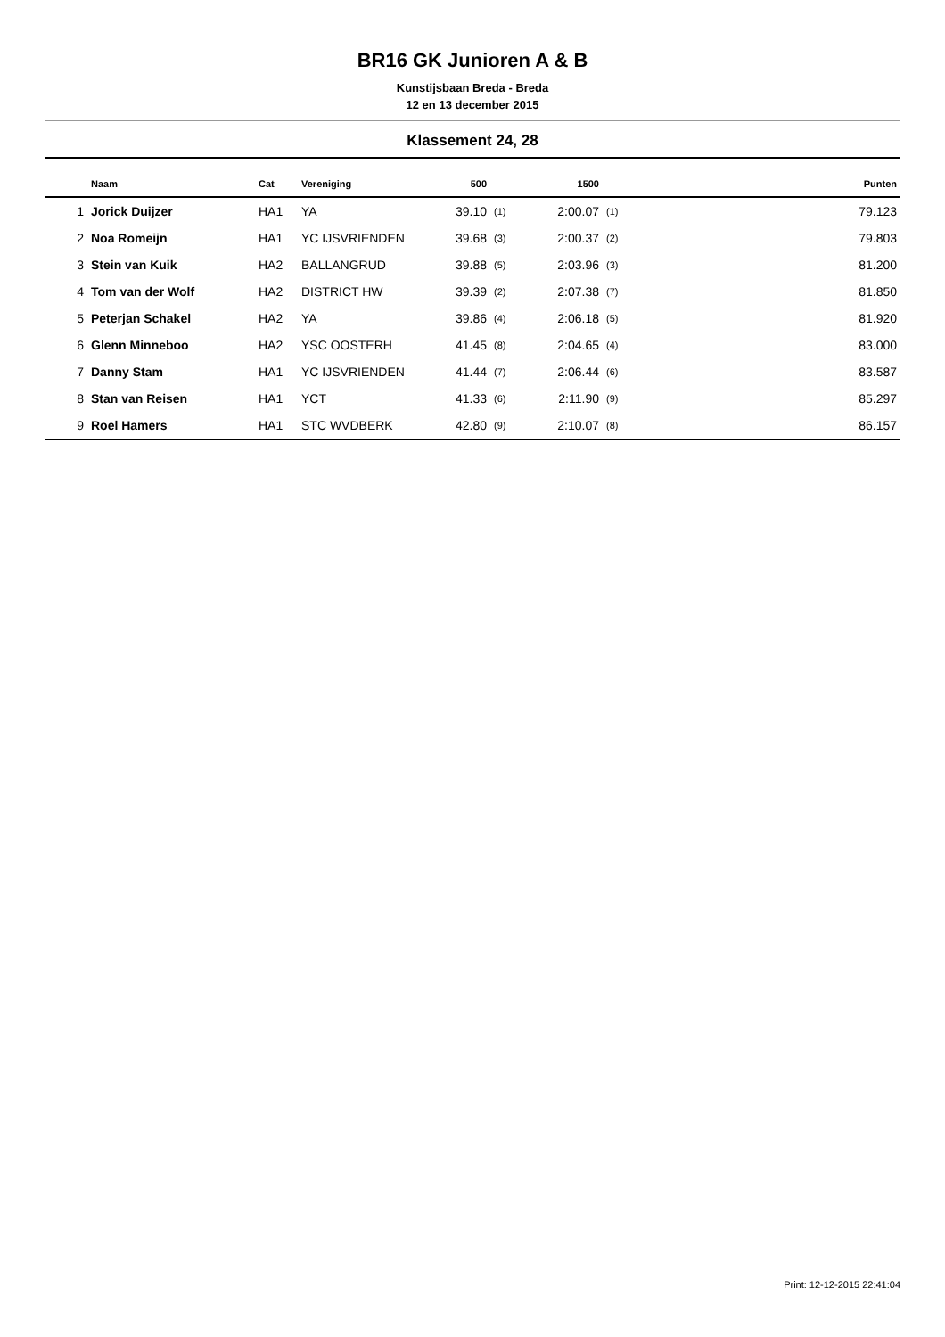BR16 GK Junioren A & B
Kunstijsbaan Breda - Breda
12 en 13 december 2015
Klassement 24, 28
| | Naam | Cat | Vereniging | 500 | | 1500 | | Punten |
| --- | --- | --- | --- | --- | --- | --- | --- | --- |
| 1 | Jorick Duijzer | HA1 | YA | 39.10 | (1) | 2:00.07 | (1) | 79.123 |
| 2 | Noa Romeijn | HA1 | YC IJSVRIENDEN | 39.68 | (3) | 2:00.37 | (2) | 79.803 |
| 3 | Stein van Kuik | HA2 | BALLANGRUD | 39.88 | (5) | 2:03.96 | (3) | 81.200 |
| 4 | Tom van der Wolf | HA2 | DISTRICT HW | 39.39 | (2) | 2:07.38 | (7) | 81.850 |
| 5 | Peterjan Schakel | HA2 | YA | 39.86 | (4) | 2:06.18 | (5) | 81.920 |
| 6 | Glenn Minneboo | HA2 | YSC OOSTERH | 41.45 | (8) | 2:04.65 | (4) | 83.000 |
| 7 | Danny Stam | HA1 | YC IJSVRIENDEN | 41.44 | (7) | 2:06.44 | (6) | 83.587 |
| 8 | Stan van Reisen | HA1 | YCT | 41.33 | (6) | 2:11.90 | (9) | 85.297 |
| 9 | Roel Hamers | HA1 | STC WVDBERK | 42.80 | (9) | 2:10.07 | (8) | 86.157 |
Print: 12-12-2015 22:41:04